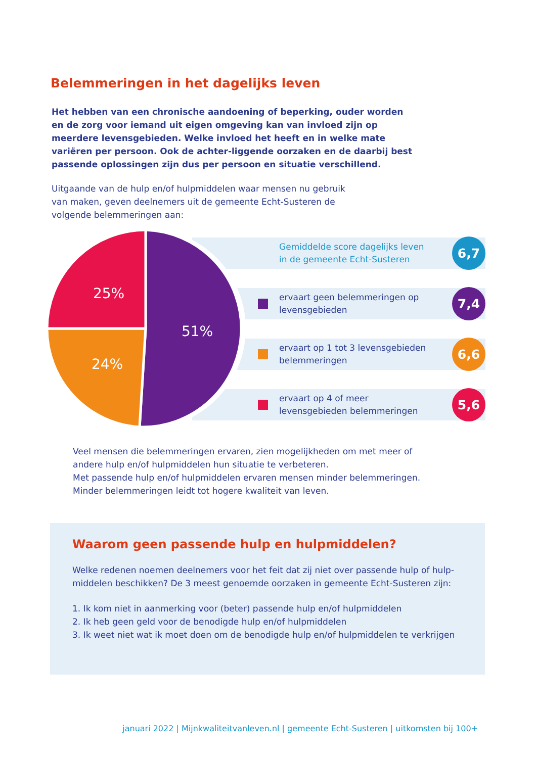Belemmeringen in het dagelijks leven
Het hebben van een chronische aandoening of beperking, ouder worden en de zorg voor iemand uit eigen omgeving kan van invloed zijn op meerdere levensgebieden. Welke invloed het heeft en in welke mate variëren per persoon. Ook de achter-liggende oorzaken en de daarbij best passende oplossingen zijn dus per persoon en situatie verschillend.
Uitgaande van de hulp en/of hulpmiddelen waar mensen nu gebruik van maken, geven deelnemers uit de gemeente Echt-Susteren de volgende belemmeringen aan:
Gemiddelde score dagelijks leven in de gemeente Echt-Susteren
6,7
ervaart geen belemmeringen op levensgebieden
7,4
ervaart op 1 tot 3 levensgebieden belemmeringen
6,6
ervaart op 4 of meer levensgebieden belemmeringen
5,6
51%
25%
24%
Veel mensen die belemmeringen ervaren, zien mogelijkheden om met meer of andere hulp en/of hulpmiddelen hun situatie te verbeteren.
Met passende hulp en/of hulpmiddelen ervaren mensen minder belemmeringen. Minder belemmeringen leidt tot hogere kwaliteit van leven.
Waarom geen passende hulp en hulpmiddelen?
Welke redenen noemen deelnemers voor het feit dat zij niet over passende hulp of hulp-middelen beschikken? De 3 meest genoemde oorzaken in gemeente Echt-Susteren zijn:
1. Ik kom niet in aanmerking voor (beter) passende hulp en/of hulpmiddelen
2. Ik heb geen geld voor de benodigde hulp en/of hulpmiddelen
3. Ik weet niet wat ik moet doen om de benodigde hulp en/of hulpmiddelen te verkrijgen
januari 2022 | Mijnkwaliteitvanleven.nl | gemeente Echt-Susteren | uitkomsten bij 100+